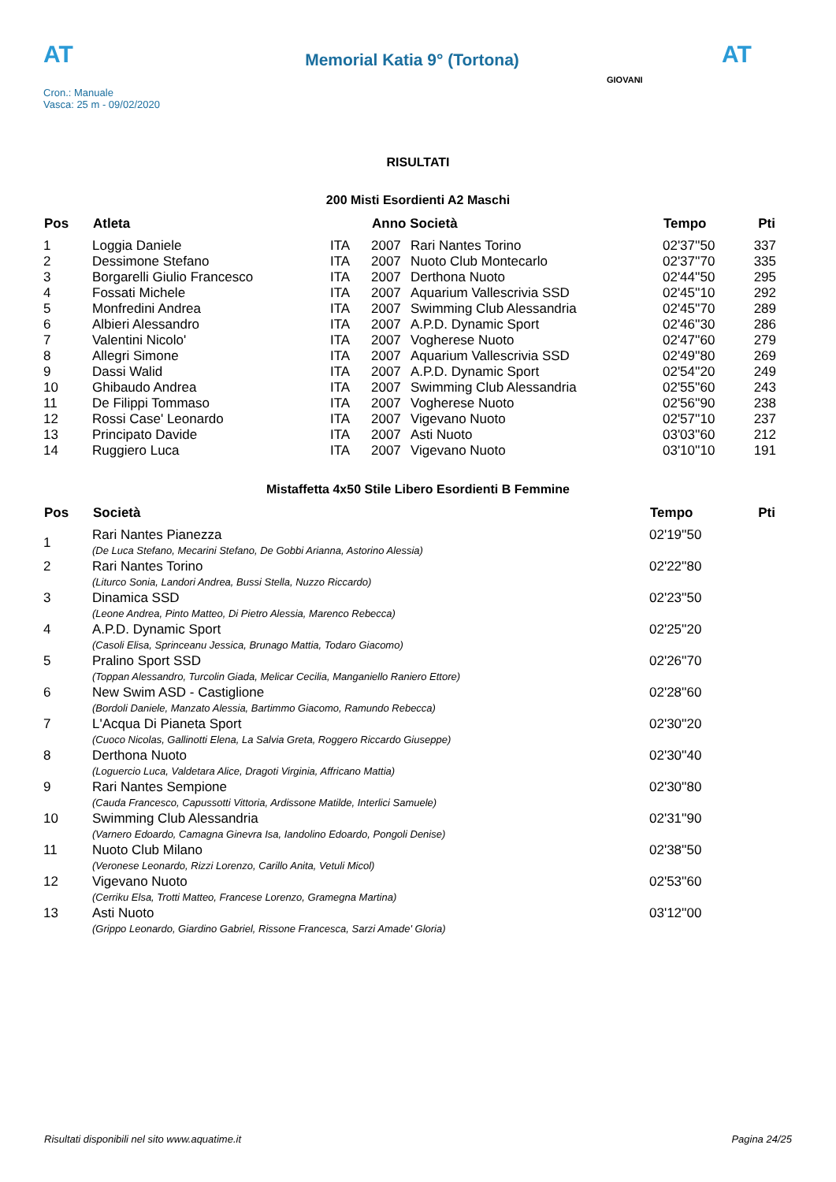AT
Memorial Katia 9° (Tortona)
AT
Cron.: Manuale
Vasca: 25 m - 09/02/2020
GIOVANI
RISULTATI
200 Misti Esordienti A2 Maschi
| Pos | Atleta | | Anno Società | | Tempo | Pti |
| --- | --- | --- | --- | --- | --- | --- |
| 1 | Loggia Daniele | ITA | 2007 | Rari Nantes Torino | 02'37''50 | 337 |
| 2 | Dessimone Stefano | ITA | 2007 | Nuoto Club Montecarlo | 02'37''70 | 335 |
| 3 | Borgarelli Giulio Francesco | ITA | 2007 | Derthona Nuoto | 02'44''50 | 295 |
| 4 | Fossati Michele | ITA | 2007 | Aquarium Vallescrivia SSD | 02'45''10 | 292 |
| 5 | Monfredini Andrea | ITA | 2007 | Swimming Club Alessandria | 02'45''70 | 289 |
| 6 | Albieri Alessandro | ITA | 2007 | A.P.D. Dynamic Sport | 02'46''30 | 286 |
| 7 | Valentini Nicolo' | ITA | 2007 | Vogherese Nuoto | 02'47''60 | 279 |
| 8 | Allegri Simone | ITA | 2007 | Aquarium Vallescrivia SSD | 02'49''80 | 269 |
| 9 | Dassi Walid | ITA | 2007 | A.P.D. Dynamic Sport | 02'54''20 | 249 |
| 10 | Ghibaudo Andrea | ITA | 2007 | Swimming Club Alessandria | 02'55''60 | 243 |
| 11 | De Filippi Tommaso | ITA | 2007 | Vogherese Nuoto | 02'56''90 | 238 |
| 12 | Rossi Case' Leonardo | ITA | 2007 | Vigevano Nuoto | 02'57''10 | 237 |
| 13 | Principato Davide | ITA | 2007 | Asti Nuoto | 03'03''60 | 212 |
| 14 | Ruggiero Luca | ITA | 2007 | Vigevano Nuoto | 03'10''10 | 191 |
Mistaffetta 4x50 Stile Libero Esordienti B Femmine
| Pos | Società | Tempo | Pti |
| --- | --- | --- | --- |
| 1 | Rari Nantes Pianezza (De Luca Stefano, Mecarini Stefano, De Gobbi Arianna, Astorino Alessia) | 02'19''50 | |
| 2 | Rari Nantes Torino (Liturco Sonia, Landori Andrea, Bussi Stella, Nuzzo Riccardo) | 02'22''80 | |
| 3 | Dinamica SSD (Leone Andrea, Pinto Matteo, Di Pietro Alessia, Marenco Rebecca) | 02'23''50 | |
| 4 | A.P.D. Dynamic Sport (Casoli Elisa, Sprinceanu Jessica, Brunago Mattia, Todaro Giacomo) | 02'25''20 | |
| 5 | Pralino Sport SSD (Toppan Alessandro, Turcolin Giada, Melicar Cecilia, Manganiello Raniero Ettore) | 02'26''70 | |
| 6 | New Swim ASD - Castiglione (Bordoli Daniele, Manzato Alessia, Bartimmo Giacomo, Ramundo Rebecca) | 02'28''60 | |
| 7 | L'Acqua Di Pianeta Sport (Cuoco Nicolas, Gallinotti Elena, La Salvia Greta, Roggero Riccardo Giuseppe) | 02'30''20 | |
| 8 | Derthona Nuoto (Loguercio Luca, Valdetara Alice, Dragoti Virginia, Affricano Mattia) | 02'30''40 | |
| 9 | Rari Nantes Sempione (Cauda Francesco, Capussotti Vittoria, Ardissone Matilde, Interlici Samuele) | 02'30''80 | |
| 10 | Swimming Club Alessandria (Varnero Edoardo, Camagna Ginevra Isa, Iandolino Edoardo, Pongoli Denise) | 02'31''90 | |
| 11 | Nuoto Club Milano (Veronese Leonardo, Rizzi Lorenzo, Carillo Anita, Vetuli Micol) | 02'38''50 | |
| 12 | Vigevano Nuoto (Cerriku Elsa, Trotti Matteo, Francese Lorenzo, Gramegna Martina) | 02'53''60 | |
| 13 | Asti Nuoto (Grippo Leonardo, Giardino Gabriel, Rissone Francesca, Sarzi Amade' Gloria) | 03'12''00 | |
Risultati disponibili nel sito www.aquatime.it Pagina 24/25